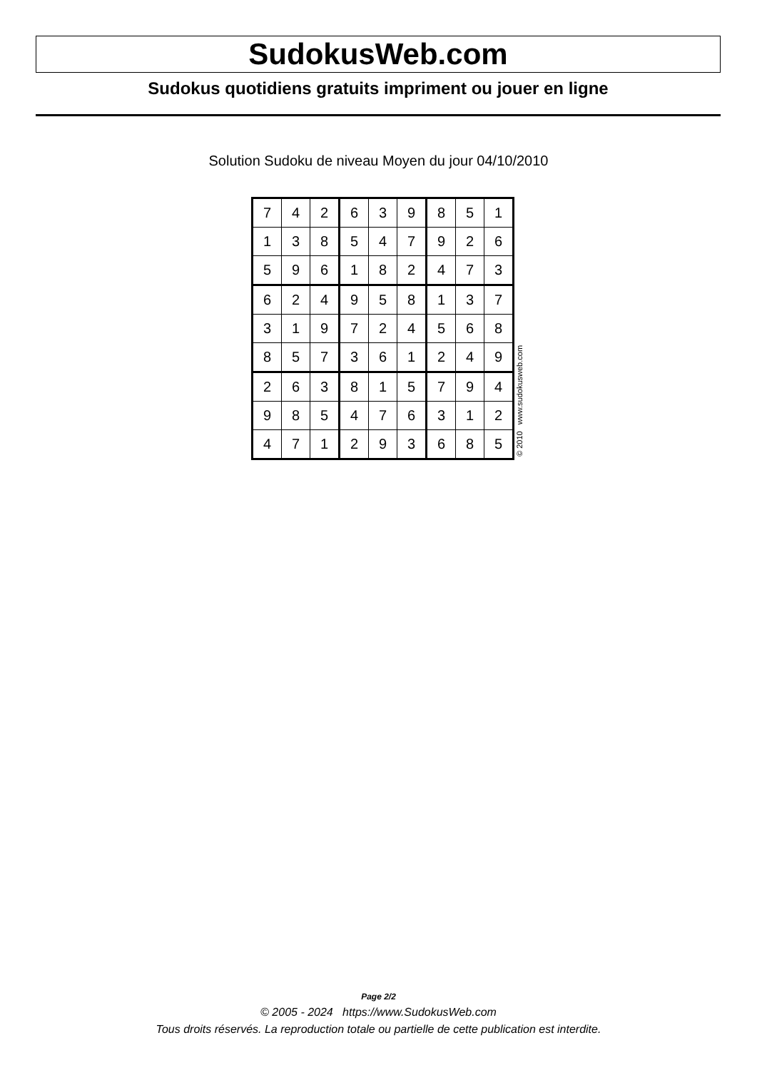SudokusWeb.com
Sudokus quotidiens gratuits impriment ou jouer en ligne
Solution Sudoku de niveau Moyen du jour 04/10/2010
| 7 | 4 | 2 | 6 | 3 | 9 | 8 | 5 | 1 |
| 1 | 3 | 8 | 5 | 4 | 7 | 9 | 2 | 6 |
| 5 | 9 | 6 | 1 | 8 | 2 | 4 | 7 | 3 |
| 6 | 2 | 4 | 9 | 5 | 8 | 1 | 3 | 7 |
| 3 | 1 | 9 | 7 | 2 | 4 | 5 | 6 | 8 |
| 8 | 5 | 7 | 3 | 6 | 1 | 2 | 4 | 9 |
| 2 | 6 | 3 | 8 | 1 | 5 | 7 | 9 | 4 |
| 9 | 8 | 5 | 4 | 7 | 6 | 3 | 1 | 2 |
| 4 | 7 | 1 | 2 | 9 | 3 | 6 | 8 | 5 |
© 2010 www.sudokusweb.com
Page 2/2
© 2005 - 2024 https://www.SudokusWeb.com
Tous droits réservés. La reproduction totale ou partielle de cette publication est interdite.